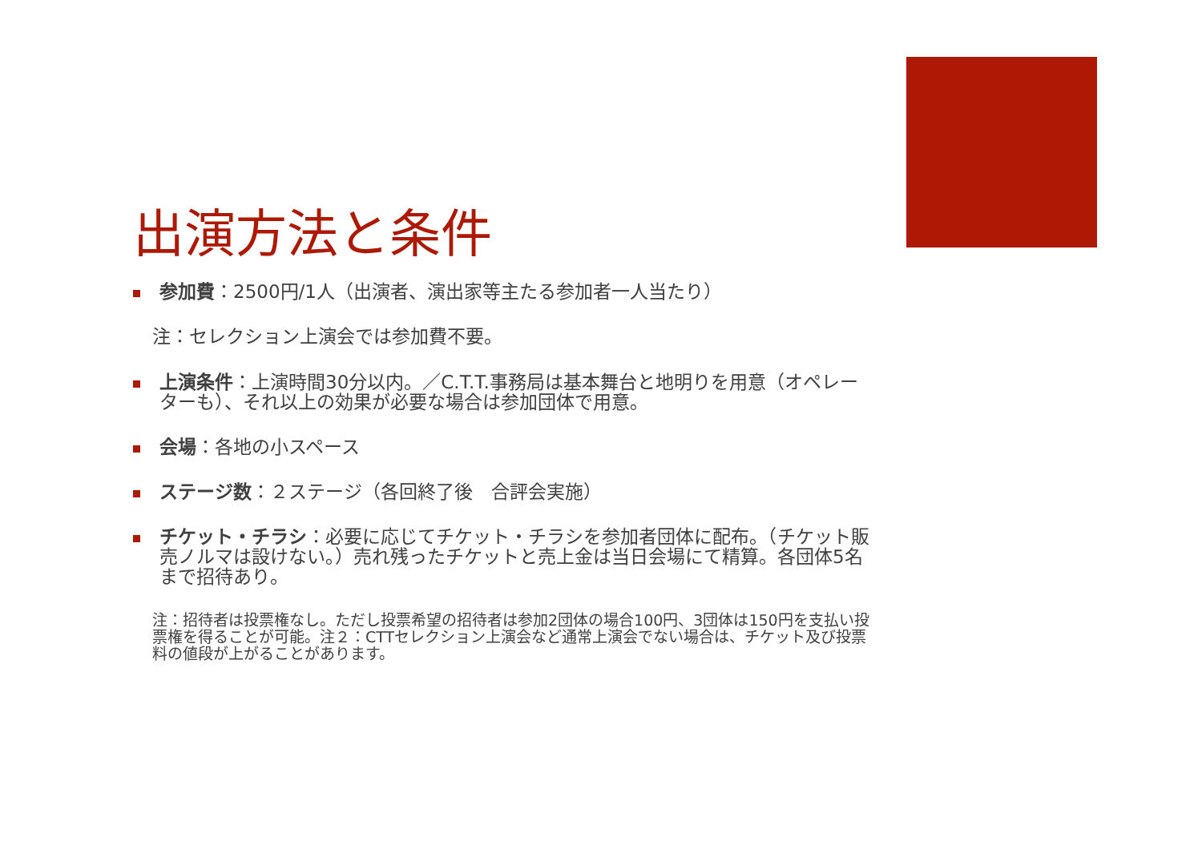出演方法と条件
参加費：2500円/1人（出演者、演出家等主たる参加者一人当たり）
注：セレクション上演会では参加費不要。
上演条件：上演時間30分以内。／C.T.T.事務局は基本舞台と地明りを用意（オペレーターも）、それ以上の効果が必要な場合は参加団体で用意。
会場：各地の小スペース
ステージ数：２ステージ（各回終了後　合評会実施）
チケット・チラシ：必要に応じてチケット・チラシを参加者団体に配布。（チケット販売ノルマは設けない。）売れ残ったチケットと売上金は当日会場にて精算。各団体5名まで招待あり。
注：招待者は投票権なし。ただし投票希望の招待者は参加2団体の場合100円、3団体は150円を支払い投票権を得ることが可能。注２：CTTセレクション上演会など通常上演会でない場合は、チケット及び投票料の値段が上がることがあります。